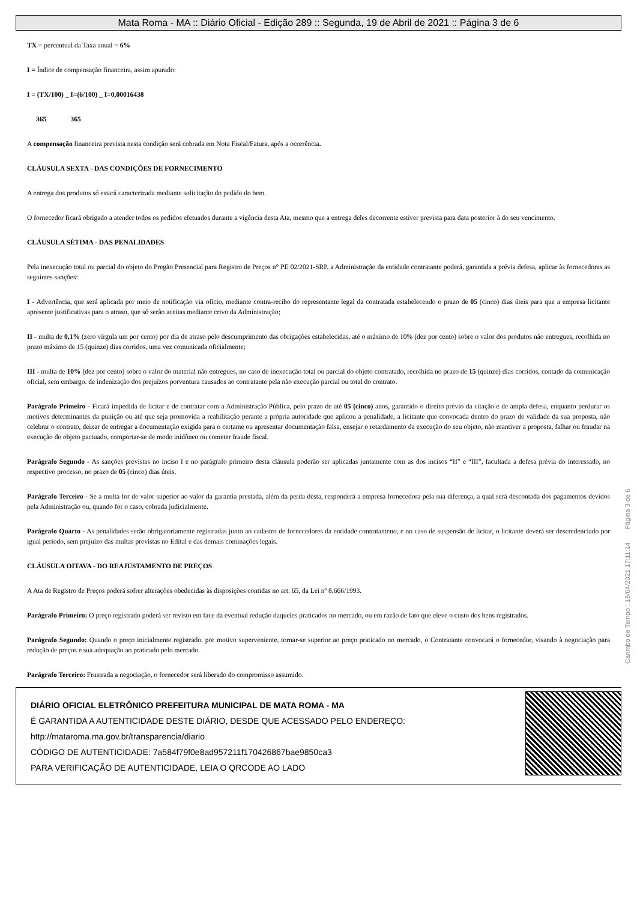Mata Roma - MA :: Diário Oficial - Edição 289 :: Segunda, 19 de Abril de 2021 :: Página 3 de 6
TX = percentual da Taxa anual = 6%
I = Índice de compensação financeira, assim apurado:
I = (TX/100) _ I=(6/100) _ I=0,00016438
365 365
A compensação financeira prevista nesta condição será cobrada em Nota Fiscal/Fatura, após a ocorrência.
CLÁUSULA SEXTA - DAS CONDIÇÕES DE FORNECIMENTO
A entrega dos produtos só estará caracterizada mediante solicitação do pedido do bem.
O fornecedor ficará obrigado a atender todos os pedidos efetuados durante a vigência desta Ata, mesmo que a entrega deles decorrente estiver prevista para data posterior à do seu vencimento.
CLÁUSULA SÉTIMA - DAS PENALIDADES
Pela inexecução total ou parcial do objeto do Pregão Presencial para Registro de Preços n° PE 02/2021-SRP, a Administração da entidade contratante poderá, garantida a prévia defesa, aplicar às fornecedoras as seguintes sanções:
I - Advertência, que será aplicada por meio de notificação via ofício, mediante contra-recibo do representante legal da contratada estabelecendo o prazo de 05 (cinco) dias úteis para que a empresa licitante apresente justificativas para o atraso, que só serão aceitas mediante crivo da Administração;
II - multa de 0,1% (zero vírgula um por cento) por dia de atraso pelo descumprimento das obrigações estabelecidas, até o máximo de 10% (dez por cento) sobre o valor dos produtos não entregues, recolhida no prazo máximo de 15 (quinze) dias corridos, uma vez comunicada oficialmente;
III - multa de 10% (dez por cento) sobre o valor do material não entregues, no caso de inexecução total ou parcial do objeto contratado, recolhida no prazo de 15 (quinze) dias corridos, contado da comunicação oficial, sem embargo. de indenização dos prejuízos porventura causados ao contratante pela não execução parcial ou total do contrato.
Parágrafo Primeiro - Ficará impedida de licitar e de contratar com a Administração Pública, pelo prazo de até 05 (cinco) anos, garantido o direito prévio da citação e de ampla defesa, enquanto perdurar os motivos determinantes da punição ou até que seja promovida a reabilitação perante a própria autoridade que aplicou a penalidade, a licitante que convocada dentro do prazo de validade da sua proposta, não celebrar o contrato, deixar de entregar a documentação exigida para o certame ou apresentar documentação falsa, ensejar o retardamento da execução do seu objeto, não mantiver a proposta, falhar ou fraudar na execução do objeto pactuado, comportar-se de modo inidôneo ou cometer fraude fiscal.
Parágrafo Segundo - As sanções previstas no inciso I e no parágrafo primeiro desta cláusula poderão ser aplicadas juntamente com as dos incisos “II” e “III”, facultada a defesa prévia do interessado, no respectivo processo, no prazo de 05 (cinco) dias úteis.
Parágrafo Terceiro - Se a multa for de valor superior ao valor da garantia prestada, além da perda desta, responderá a empresa fornecedora pela sua diferença, a qual será descontada dos pagamentos devidos pela Administração ou, quando for o caso, cobrada judicialmente.
Parágrafo Quarto - As penalidades serão obrigatoriamente registradas junto ao cadastro de fornecedores da entidade contratanteno, e no caso de suspensão de licitar, o licitante deverá ser descredenciado por igual período, sem prejuízo das multas previstas no Edital e das demais cominações legais.
CLÁUSULA OITAVA - DO REAJUSTAMENTO DE PREÇOS
A Ata de Registro de Preços poderá sofrer alterações obedecidas às disposições contidas no art. 65, da Lei nº 8.666/1993.
Parágrafo Primeiro: O preço registrado poderá ser revisto em face da eventual redução daqueles praticados no mercado, ou em razão de fato que eleve o custo dos bens registrados.
Parágrafo Segundo: Quando o preço inicialmente registrado, por motivo superveniente, tornar-se superior ao preço praticado no mercado, o Contratante convocará o fornecedor, visando à negociação para redução de preços e sua adequação ao praticado pelo mercado.
Parágrafo Terceiro: Frustrada a negociação, o fornecedor será liberado do compromisso assumido.
Carimbo de Tempo : 19/04/2021 17:11:14 Página 3 de 6
DIÁRIO OFICIAL ELETRÔNICO PREFEITURA MUNICIPAL DE MATA ROMA - MA
É GARANTIDA A AUTENTICIDADE DESTE DIÁRIO, DESDE QUE ACESSADO PELO ENDEREÇO:
http://mataroma.ma.gov.br/transparencia/diario
CÓDIGO DE AUTENTICIDADE: 7a584f79f0e8ad957211f170426867bae9850ca3
PARA VERIFICAÇÃO DE AUTENTICIDADE, LEIA O QRCODE AO LADO